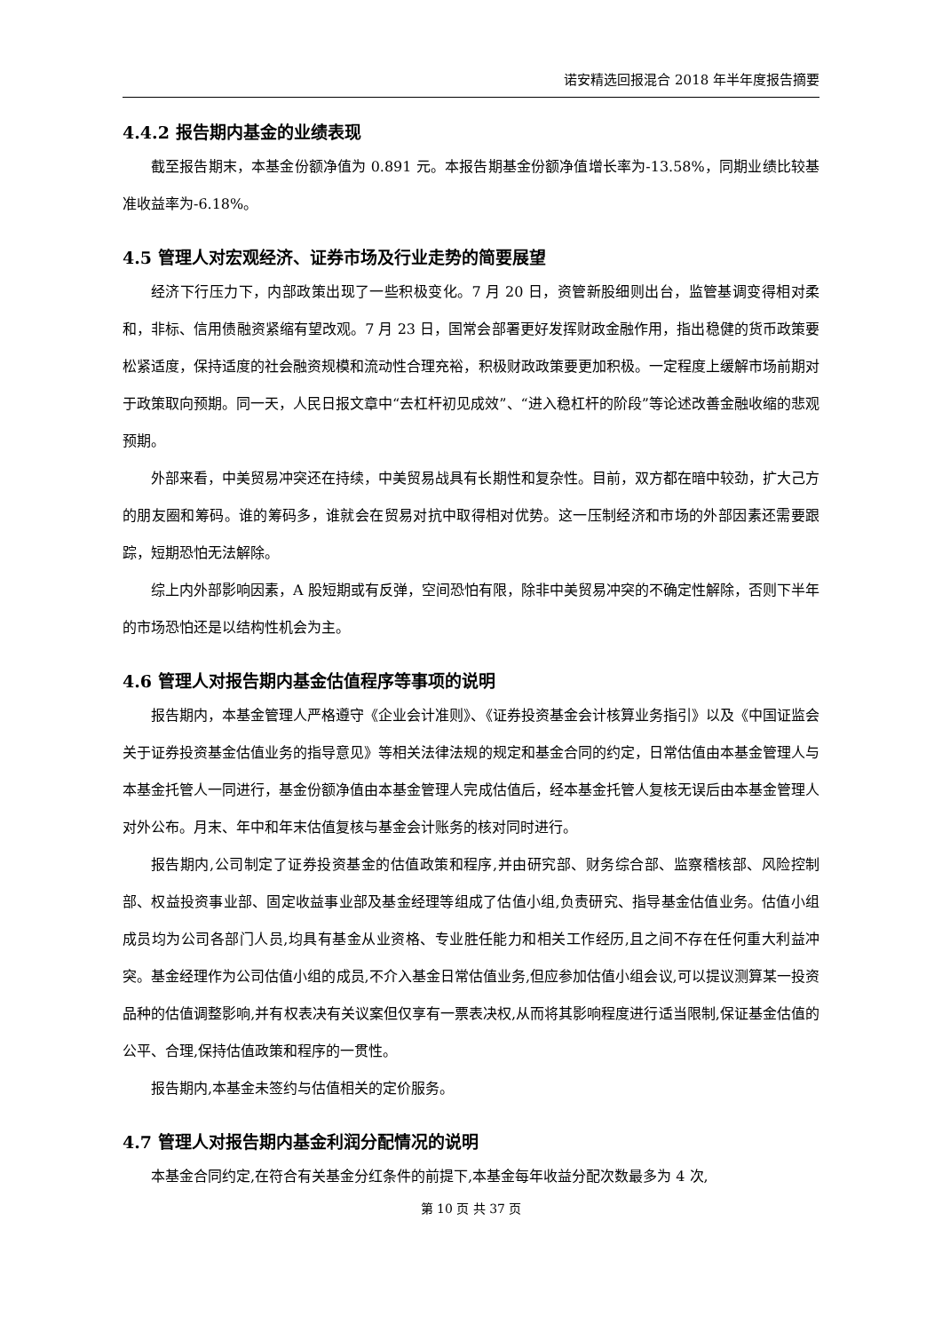诺安精选回报混合 2018 年半年度报告摘要
4.4.2 报告期内基金的业绩表现
截至报告期末，本基金份额净值为 0.891 元。本报告期基金份额净值增长率为-13.58%，同期业绩比较基准收益率为-6.18%。
4.5 管理人对宏观经济、证券市场及行业走势的简要展望
经济下行压力下，内部政策出现了一些积极变化。7 月 20 日，资管新股细则出台，监管基调变得相对柔和，非标、信用债融资紧缩有望改观。7 月 23 日，国常会部署更好发挥财政金融作用，指出稳健的货币政策要松紧适度，保持适度的社会融资规模和流动性合理充裕，积极财政政策要更加积极。一定程度上缓解市场前期对于政策取向预期。同一天，人民日报文章中“去杠杆初见成效”、“进入稳杠杆的阶段”等论述改善金融收缩的悲观预期。
外部来看，中美贸易冲突还在持续，中美贸易战具有长期性和复杂性。目前，双方都在暗中较劲，扩大己方的朋友圈和筹码。谁的筹码多，谁就会在贸易对抗中取得相对优势。这一压制经济和市场的外部因素还需要跟踪，短期恐怕无法解除。
综上内外部影响因素，A 股短期或有反弹，空间恐怕有限，除非中美贸易冲突的不确定性解除，否则下半年的市场恐怕还是以结构性机会为主。
4.6 管理人对报告期内基金估值程序等事项的说明
报告期内，本基金管理人严格遵守《企业会计准则》、《证券投资基金会计核算业务指引》以及《中国证监会关于证券投资基金估值业务的指导意见》等相关法律法规的规定和基金合同的约定，日常估值由本基金管理人与本基金托管人一同进行，基金份额净值由本基金管理人完成估值后，经本基金托管人复核无误后由本基金管理人对外公布。月末、年中和年末估值复核与基金会计账务的核对同时进行。
报告期内,公司制定了证券投资基金的估值政策和程序,并由研究部、财务综合部、监察稽核部、风险控制部、权益投资事业部、固定收益事业部及基金经理等组成了估值小组,负责研究、指导基金估值业务。估值小组成员均为公司各部门人员,均具有基金从业资格、专业胜任能力和相关工作经历,且之间不存在任何重大利益冲突。基金经理作为公司估值小组的成员,不介入基金日常估值业务,但应参加估值小组会议,可以提议测算某一投资品种的估值调整影响,并有权表决有关议案但仅享有一票表决权,从而将其影响程度进行适当限制,保证基金估值的公平、合理,保持估值政策和程序的一贯性。
报告期内,本基金未签约与估值相关的定价服务。
4.7 管理人对报告期内基金利润分配情况的说明
本基金合同约定,在符合有关基金分红条件的前提下,本基金每年收益分配次数最多为 4 次,
第 10 页 共 37 页